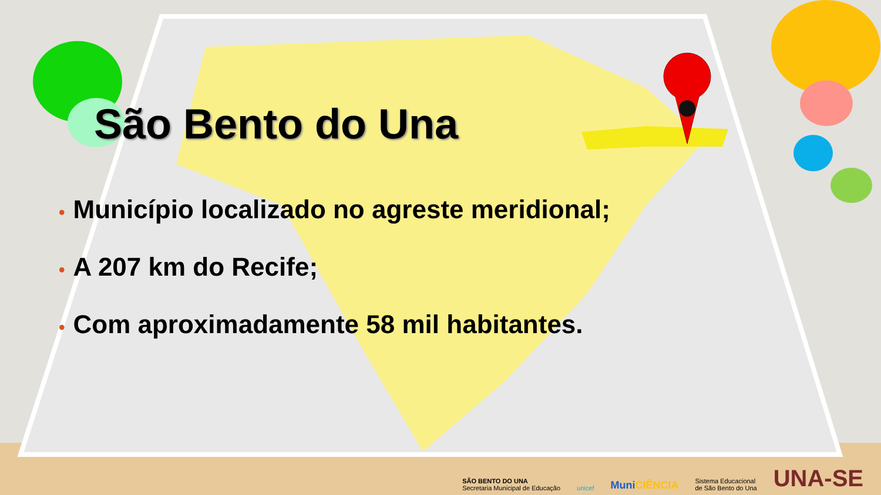São Bento do Una
• Município localizado no agreste meridional;
• A 207 km do Recife;
• Com aproximadamente 58 mil habitantes.
SÃO BENTO DO UNA
Secretaria Municipal de Educação
unicef
MuniCIÊNCIA
Sistema Educacional
de São Bento do Una
UNA-SE